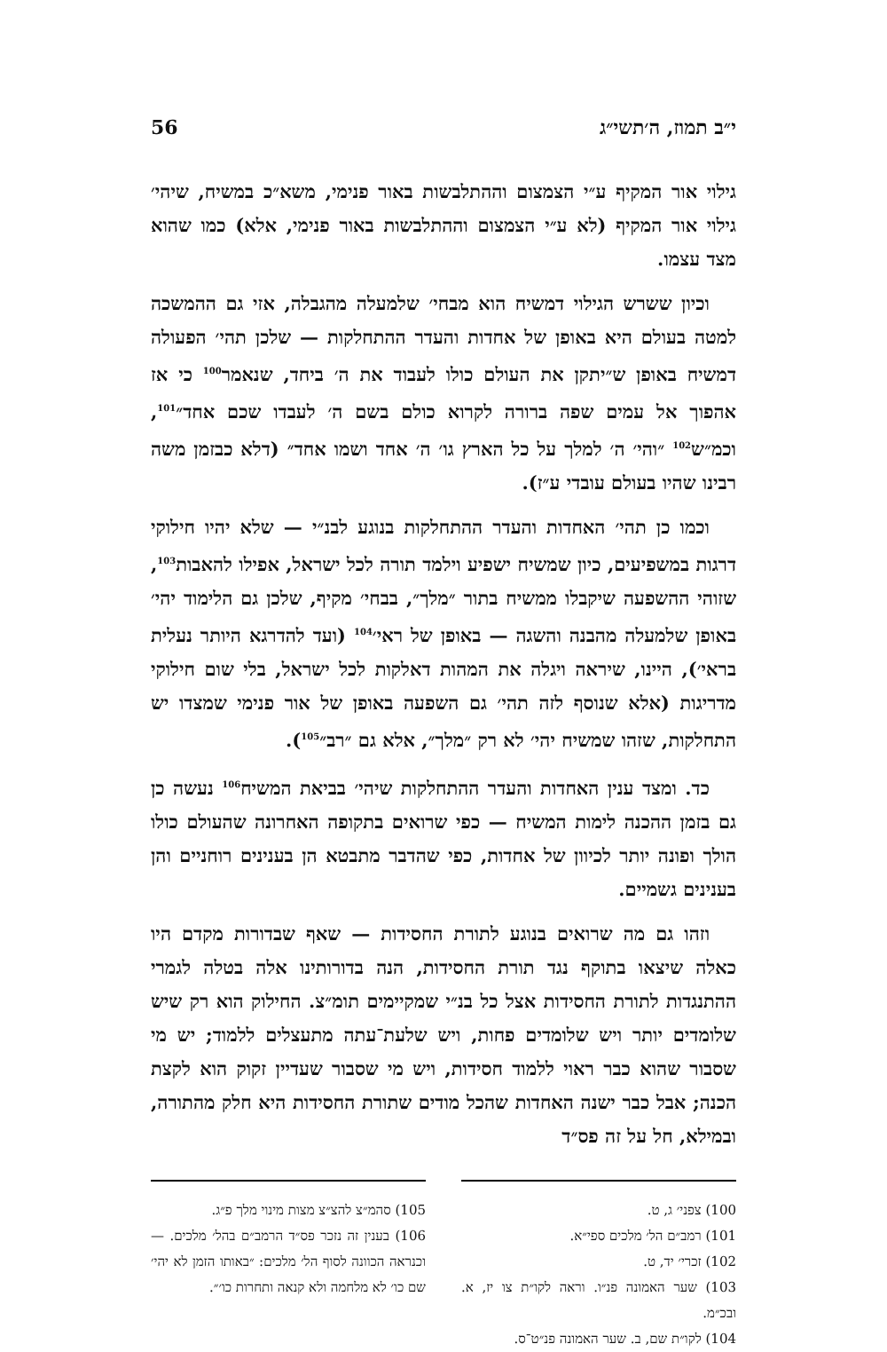י״ב תמוז, ה׳תשי״ג 56
גילוי אור המקיף ע״י הצמצום וההתלבשות באור פנימי, משא״כ במשיח, שיהי׳ גילוי אור המקיף (לא ע״י הצמצום וההתלבשות באור פנימי, אלא) כמו שהוא מצד עצמו.
וכיון ששרש הגילוי דמשיח הוא מבחי׳ שלמעלה מהגבלה, אזי גם ההמשכה למטה בעולם היא באופן של אחדות והעדר ההתחלקות — שלכן תהי׳ הפעולה דמשיח באופן ש״יתקן את העולם כולו לעבוד את ה׳ ביחד, שנאמר<sup>100</sup> כי אז אהפוך אל עמים שפה ברורה לקרוא כולם בשם ה׳ לעבדו שכם אחד״<sup>101</sup>, וכמ״ש<sup>102</sup> ״והי׳ ה׳ למלך על כל הארץ גו׳ ה׳ אחד ושמו אחד״ (דלא כבזמן משה רבינו שהיו בעולם עובדי ע״ז).
וכמו כן תהי׳ האחדות והעדר ההתחלקות בנוגע לבנ״י — שלא יהיו חילוקי דרגות במשפיעים, כיון שמשיח ישפיע וילמד תורה לכל ישראל, אפילו להאבות<sup>103</sup>, שזוהי ההשפעה שיקבלו ממשיח בתור ״מלך״, בבחי׳ מקיף, שלכן גם הלימוד יהי׳ באופן שלמעלה מהבנה והשגה — באופן של ראי׳<sup>104</sup> (ועד להדרגא היותר נעלית בראי׳), היינו, שיראה ויגלה את המהות דאלקות לכל ישראל, בלי שום חילוקי מדריגות (אלא שנוסף לזה תהי׳ גם השפעה באופן של אור פנימי שמצדו יש התחלקות, שזהו שמשיח יהי׳ לא רק ״מלך״, אלא גם ״רב״<sup>105</sup>).
כד. ומצד ענין האחדות והעדר ההתחלקות שיהי׳ בביאת המשיח<sup>106</sup> נעשה כן גם בזמן ההכנה לימות המשיח — כפי שרואים בתקופה האחרונה שהעולם כולו הולך ופונה יותר לכיוון של אחדות, כפי שהדבר מתבטא הן בענינים רוחניים והן בענינים גשמיים.
וזהו גם מה שרואים בנוגע לתורת החסידות — שאף שבדורות מקדם היו כאלה שיצאו בתוקף נגד תורת החסידות, הנה בדורותינו אלה בטלה לגמרי ההתנגדות לתורת החסידות אצל כל בנ״י שמקיימים תומ״צ. החילוק הוא רק שיש שלומדים יותר ויש שלומדים פחות, ויש שלעת־עתה מתעצלים ללמוד; יש מי שסבור שהוא כבר ראוי ללמוד חסידות, ויש מי שסבור שעדיין זקוק הוא לקצת הכנה; אבל כבר ישנה האחדות שהכל מודים שתורת החסידות היא חלק מהתורה, ובמילא, חל על זה פס״ד
100) צפני׳ ג, ט.
101) רמב״ם הל׳ מלכים ספי״א.
102) זכרי׳ יד, ט.
103) שער האמונה פנ״ו. וראה לקו״ת צו יז, א. ובכ״מ.
104) לקו״ת שם, ב. שער האמונה פנ״ט־ס.
105) סהמ״צ להצ״צ מצות מינוי מלך פ״ג.
106) בענין זה נזכר פס״ד הרמב״ם בהל׳ מלכים. — וכנראה הכוונה לסוף הל׳ מלכים: ״באותו הזמן לא יהי׳ שם כו׳ לא מלחמה ולא קנאה ותחרות כו׳״.